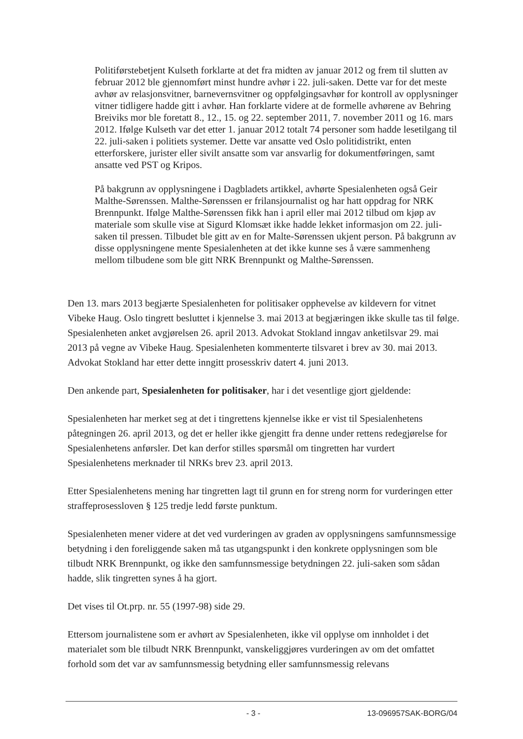Politiførstebetjent Kulseth forklarte at det fra midten av januar 2012 og frem til slutten av februar 2012 ble gjennomført minst hundre avhør i 22. juli-saken. Dette var for det meste avhør av relasjonsvitner, barnevernsvitner og oppfølgingsavhør for kontroll av opplysninger vitner tidligere hadde gitt i avhør. Han forklarte videre at de formelle avhørene av Behring Breiviks mor ble foretatt 8., 12., 15. og 22. september 2011, 7. november 2011 og 16. mars 2012. Ifølge Kulseth var det etter 1. januar 2012 totalt 74 personer som hadde lesetilgang til 22. juli-saken i politiets systemer. Dette var ansatte ved Oslo politidistrikt, enten etterforskere, jurister eller sivilt ansatte som var ansvarlig for dokumentføringen, samt ansatte ved PST og Kripos.
På bakgrunn av opplysningene i Dagbladets artikkel, avhørte Spesialenheten også Geir Malthe-Sørenssen. Malthe-Sørenssen er frilansjournalist og har hatt oppdrag for NRK Brennpunkt. Ifølge Malthe-Sørenssen fikk han i april eller mai 2012 tilbud om kjøp av materiale som skulle vise at Sigurd Klomsæt ikke hadde lekket informasjon om 22. juli-saken til pressen. Tilbudet ble gitt av en for Malte-Sørenssen ukjent person. På bakgrunn av disse opplysningene mente Spesialenheten at det ikke kunne ses å være sammenheng mellom tilbudene som ble gitt NRK Brennpunkt og Malthe-Sørenssen.
Den 13. mars 2013 begjærte Spesialenheten for politisaker opphevelse av kildevern for vitnet Vibeke Haug. Oslo tingrett besluttet i kjennelse 3. mai 2013 at begjæringen ikke skulle tas til følge. Spesialenheten anket avgjørelsen 26. april 2013. Advokat Stokland inngav anketilsvar 29. mai 2013 på vegne av Vibeke Haug. Spesialenheten kommenterte tilsvaret i brev av 30. mai 2013. Advokat Stokland har etter dette inngitt prosesskriv datert 4. juni 2013.
Den ankende part, Spesialenheten for politisaker, har i det vesentlige gjort gjeldende:
Spesialenheten har merket seg at det i tingrettens kjennelse ikke er vist til Spesialenhetens påtegningen 26. april 2013, og det er heller ikke gjengitt fra denne under rettens redegjørelse for Spesialenhetens anførsler. Det kan derfor stilles spørsmål om tingretten har vurdert Spesialenhetens merknader til NRKs brev 23. april 2013.
Etter Spesialenhetens mening har tingretten lagt til grunn en for streng norm for vurderingen etter straffeprosessloven § 125 tredje ledd første punktum.
Spesialenheten mener videre at det ved vurderingen av graden av opplysningens samfunnsmessige betydning i den foreliggende saken må tas utgangspunkt i den konkrete opplysningen som ble tilbudt NRK Brennpunkt, og ikke den samfunnsmessige betydningen 22. juli-saken som sådan hadde, slik tingretten synes å ha gjort.
Det vises til Ot.prp. nr. 55 (1997-98) side 29.
Ettersom journalistene som er avhørt av Spesialenheten, ikke vil opplyse om innholdet i det materialet som ble tilbudt NRK Brennpunkt, vanskeliggjøres vurderingen av om det omfattet forhold som det var av samfunnsmessig betydning eller samfunnsmessig relevans
- 3 - 13-096957SAK-BORG/04